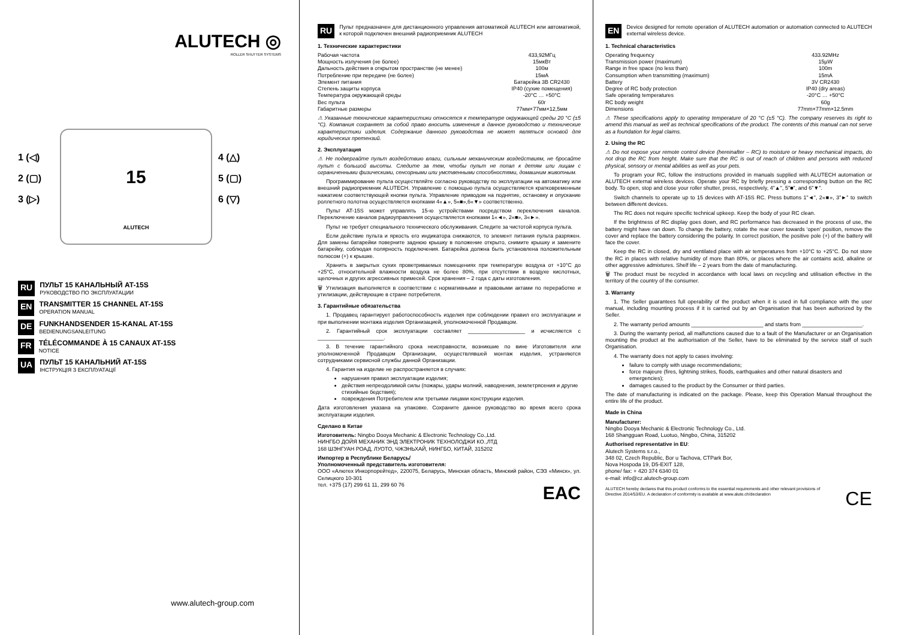ALUTECH ◎
ROLLER SHUTTER SYSTEMS
1 (◁)
2 (▢)
3 (▷)
15
ALUTECH
4 (△)
5 (▢)
6 (▽)
RU
ПУЛЬТ 15 КАНАЛЬНЫЙ AT-15S
РУКОВОДСТВО ПО ЭКСПЛУАТАЦИИ
EN
TRANSMITTER 15 CHANNEL AT-15S
OPERATION MANUAL
DE
FUNKHANDSENDER 15-KANAL AT-15S
BEDIENUNGSANLEITUNG
FR
TÉLÉCOMMANDE À 15 CANAUX AT-15S
NOTICE
UA
ПУЛЬТ 15 КАНАЛЬНИЙ AT-15S
ІНСТРУКЦІЯ З ЕКСПЛУАТАЦІЇ
www.alutech-group.com
RU
Пульт предназначен для дистанционного управления автоматикой ALUTECH или автоматикой, к которой подключен внешний радиоприемник ALUTECH
1. Технические характеристики
| Рабочая частота | 433,92МГц |
| Мощность излучения (не более) | 15мкВт |
| Дальность действия в открытом пространстве (не менее) | 100м |
| Потребление при передаче (не более) | 15мА |
| Элемент питания | Батарейка 3В CR2430 |
| Степень защиты корпуса | IP40 (сухие помещения) |
| Температура окружающей среды | -20°С … +50°С |
| Вес пульта | 60г |
| Габаритные размеры | 77мм×77мм×12,5мм |
⚠ Указанные технические характеристики относятся к температуре окружающей среды 20 °С (±5 °С). Компания сохраняет за собой право вносить изменения в данное руководство и технические характеристики изделия. Содержание данного руководства не может являться основой для юридических претензий.
2. Эксплуатация
⚠ Не подвергайте пульт воздействию влаги, сильным механическим воздействиям, не бросайте пульт с большой высоты. Следите за тем, чтобы пульт не попал к детям или лицам с ограниченными физическими, сенсорными или умственными способностями, домашним животным.
Программирование пульта осуществляйте согласно руководству по эксплуатации на автоматику или внешний радиоприемник ALUTECH. Управление с помощью пульта осуществляется кратковременным нажатием соответствующей кнопки пульта. Управление приводом на поднятие, остановку и опускание роллетного полотна осуществляется кнопками 4«▲», 5«■»,6«▼» соответственно.
Пульт AT-15S может управлять 15-ю устройствами посредством переключения каналов. Переключение каналов радиоуправления осуществляется кнопками 1«◄», 2«■», 3«►».
Пульт не требует специального технического обслуживания. Следите за чистотой корпуса пульта.
Если действие пульта и яркость его индикатора снижаются, то элемент питания пульта разряжен. Для замены батарейки поверните заднюю крышку в положение открыто, снимите крышку и замените батарейку, соблюдая полярность подключения. Батарейка должна быть установлена положительным полюсом (+) к крышке.
Хранить в закрытых сухих проветриваемых помещениях при температуре воздуха от +10°С до +25°С, относительной влажности воздуха не более 80%, при отсутствии в воздухе кислотных, щелочных и других агрессивных примесей. Срок хранения – 2 года с даты изготовления.
🗑 Утилизация выполняется в соответствии с нормативными и правовыми актами по переработке и утилизации, действующие в стране потребителя.
3. Гарантийные обязательства
1. Продавец гарантирует работоспособность изделия при соблюдении правил его эксплуатации и при выполнении монтажа изделия Организацией, уполномоченной Продавцом.
2. Гарантийный срок эксплуатации составляет ___________________ и исчисляется с ______________________.
3. В течение гарантийного срока неисправности, возникшие по вине Изготовителя или уполномоченной Продавцом Организации, осуществлявшей монтаж изделия, устраняются сотрудниками сервисной службы данной Организации.
4. Гарантия на изделие не распространяется в случаях:
нарушения правил эксплуатации изделия;
действия непреодолимой силы (пожары, удары молний, наводнения, землетрясения и другие стихийные бедствия);
повреждения Потребителем или третьими лицами конструкции изделия.
Дата изготовления указана на упаковке. Сохраните данное руководство во время всего срока эксплуатации изделия.
Сделано в Китае
Изготовитель: Ningbo Dooya Mechanic & Electronic Technology Co.,Ltd.
НИНГБО ДОЙЯ МЕХАНИК ЭНД ЭЛЕКТРОНИК ТЕХНОЛОДЖИ КО.,ЛТД
168 ШЭНГУАН РОАД, ЛУОТО, ЧЖЭНЬХАЙ, НИНГБО, КИТАЙ, 315202
Импортер в Республике Беларусь/
Уполномоченный представитель изготовителя:
ООО «Алютех Инкорпорейтед», 220075, Беларусь, Минская область, Минский район, СЭЗ «Минск», ул. Селицкого 10-301
тел. +375 (17) 299 61 11, 299 60 76 EAC
EN
Device designed for remote operation of ALUTECH automation or automation connected to ALUTECH external wireless device.
1. Technical characteristics
| Operating frequency | 433.92MHz |
| Transmission power (maximum) | 15µW |
| Range in free space (no less than) | 100m |
| Consumption when transmitting (maximum) | 15mA |
| Battery | 3V CR2430 |
| Degree of RC body protection | IP40 (dry areas) |
| Safe operating temperatures | -20°C … +50°C |
| RC body weight | 60g |
| Dimensions | 77mm×77mm×12.5mm |
⚠ These specifications apply to operating temperature of 20 °C (±5 °C). The company reserves its right to amend this manual as well as technical specifications of the product. The contents of this manual can not serve as a foundation for legal claims.
2. Using the RC
⚠ Do not expose your remote control device (hereinafter – RC) to moisture or heavy mechanical impacts, do not drop the RC from height. Make sure that the RC is out of reach of children and persons with reduced physical, sensory or mental abilities as well as your pets.
To program your RC, follow the instructions provided in manuals supplied with ALUTECH automation or ALUTECH external wireless devices. Operate your RC by briefly pressing a corresponding button on the RC body. To open, stop and close your roller shutter, press, respectively, 4"▲", 5"■", and 6"▼".
Switch channels to operate up to 15 devices with AT-15S RC. Press buttons 1"◄", 2«■», 3"►" to switch between different devices.
The RC does not require specific technical upkeep. Keep the body of your RC clean.
If the brightness of RC display goes down, and RC performance has decreased in the process of use, the battery might have ran down. To change the battery, rotate the rear cover towards ‘open’ position, remove the cover and replace the battery considering the polarity. In correct position, the positive pole (+) of the battery will face the cover.
Keep the RC in closed, dry and ventilated place with air temperatures from +10°C to +25°C. Do not store the RC in places with relative humidity of more than 80%, or places where the air contains acid, alkaline or other aggressive admixtures. Shelf life – 2 years from the date of manufacturing.
🗑 The product must be recycled in accordance with local laws on recycling and utilisation effective in the territory of the country of the consumer.
3. Warranty
1. The Seller guarantees full operability of the product when it is used in full compliance with the user manual, including mounting process if it is carried out by an Organisation that has been authorized by the Seller.
2. The warranty period amounts ________________________ and starts from ____________________.
3. During the warranty period, all malfunctions caused due to a fault of the Manufacturer or an Organisation mounting the product at the authorisation of the Seller, have to be eliminated by the service staff of such Organisation.
4. The warranty does not apply to cases involving:
failure to comply with usage recommendations;
force majeure (fires, lightning strikes, floods, earthquakes and other natural disasters and emergencies);
damages caused to the product by the Consumer or third parties.
The date of manufacturing is indicated on the package. Please, keep this Operation Manual throughout the entire life of the product.
Made in China
Manufacturer:
Ningbo Dooya Mechanic & Electronic Technology Co., Ltd.
168 Shangguan Road, Luotuo, Ningbo, China, 315202
Authorised representative in EU:
Alutech Systems s.r.o.,
348 02, Czech Republic, Bor u Tachova, CTPark Bor,
Nova Hospoda 19, D5-EXIT 128,
phone/ fax: + 420 374 6340 01
e-mail: info@cz.alutech-group.com
ALUTECH hereby declares that this product conforms to the essential requirements and other relevant provisions of Directive 2014/53/EU. A declaration of conformity is available at www.alute.ch/declaration
CE